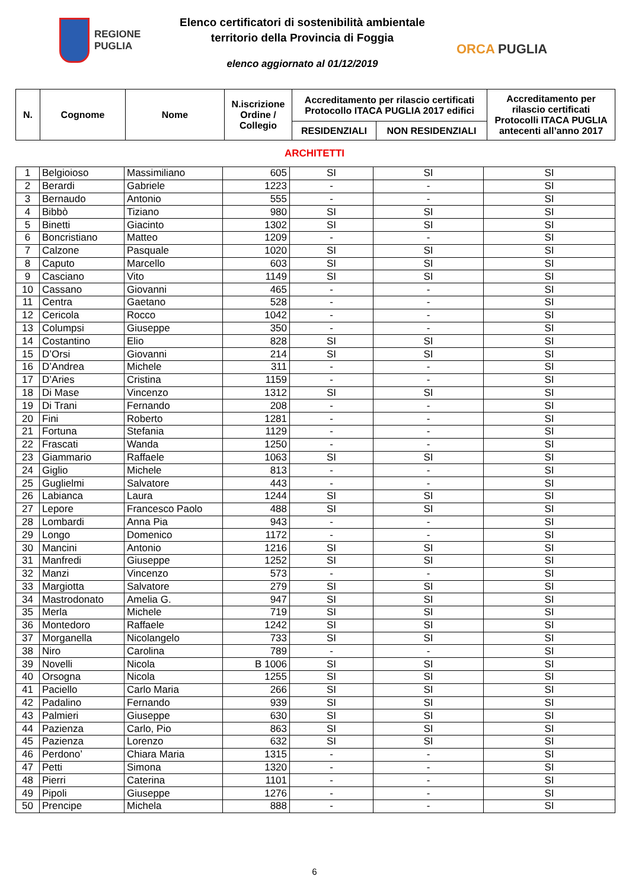REGIONE
PUGLIA
Elenco certificatori di sostenibilità ambientale
territorio della Provincia di Foggia
elenco aggiornato al 01/12/2019
ORCA PUGLIA
| N. | Cognome | Nome | N.iscrizione Ordine / Collegio | Accreditamento per rilascio certificati Protocollo ITACA PUGLIA 2017 edifici | | Accreditamento per rilascio certificati Protocolli ITACA PUGLIA antecenti all’anno 2017 |
| --- | --- | --- | --- | --- | --- | --- |
| | | | | RESIDENZIALI | NON RESIDENZIALI | |
ARCHITETTI
| 1 | Belgioioso | Massimiliano | 605 | SI | SI | SI |
| 2 | Berardi | Gabriele | 1223 | - | - | SI |
| 3 | Bernaudo | Antonio | 555 | - | - | SI |
| 4 | Bibbò | Tiziano | 980 | SI | SI | SI |
| 5 | Binetti | Giacinto | 1302 | SI | SI | SI |
| 6 | Boncristiano | Matteo | 1209 | - | - | SI |
| 7 | Calzone | Pasquale | 1020 | SI | SI | SI |
| 8 | Caputo | Marcello | 603 | SI | SI | SI |
| 9 | Casciano | Vito | 1149 | SI | SI | SI |
| 10 | Cassano | Giovanni | 465 | - | - | SI |
| 11 | Centra | Gaetano | 528 | - | - | SI |
| 12 | Cericola | Rocco | 1042 | - | - | SI |
| 13 | Columpsi | Giuseppe | 350 | - | - | SI |
| 14 | Costantino | Elio | 828 | SI | SI | SI |
| 15 | D’Orsi | Giovanni | 214 | SI | SI | SI |
| 16 | D’Andrea | Michele | 311 | - | - | SI |
| 17 | D’Aries | Cristina | 1159 | - | - | SI |
| 18 | Di Mase | Vincenzo | 1312 | SI | SI | SI |
| 19 | Di Trani | Fernando | 208 | - | - | SI |
| 20 | Fini | Roberto | 1281 | - | - | SI |
| 21 | Fortuna | Stefania | 1129 | - | - | SI |
| 22 | Frascati | Wanda | 1250 | - | - | SI |
| 23 | Giammario | Raffaele | 1063 | SI | SI | SI |
| 24 | Giglio | Michele | 813 | - | - | SI |
| 25 | Guglielmi | Salvatore | 443 | - | - | SI |
| 26 | Labianca | Laura | 1244 | SI | SI | SI |
| 27 | Lepore | Francesco Paolo | 488 | SI | SI | SI |
| 28 | Lombardi | Anna Pia | 943 | - | - | SI |
| 29 | Longo | Domenico | 1172 | - | - | SI |
| 30 | Mancini | Antonio | 1216 | SI | SI | SI |
| 31 | Manfredi | Giuseppe | 1252 | SI | SI | SI |
| 32 | Manzi | Vincenzo | 573 | - | - | SI |
| 33 | Margiotta | Salvatore | 279 | SI | SI | SI |
| 34 | Mastrodonato | Amelia G. | 947 | SI | SI | SI |
| 35 | Merla | Michele | 719 | SI | SI | SI |
| 36 | Montedoro | Raffaele | 1242 | SI | SI | SI |
| 37 | Morganella | Nicolangelo | 733 | SI | SI | SI |
| 38 | Niro | Carolina | 789 | - | - | SI |
| 39 | Novelli | Nicola | B 1006 | SI | SI | SI |
| 40 | Orsogna | Nicola | 1255 | SI | SI | SI |
| 41 | Paciello | Carlo Maria | 266 | SI | SI | SI |
| 42 | Padalino | Fernando | 939 | SI | SI | SI |
| 43 | Palmieri | Giuseppe | 630 | SI | SI | SI |
| 44 | Pazienza | Carlo, Pio | 863 | SI | SI | SI |
| 45 | Pazienza | Lorenzo | 632 | SI | SI | SI |
| 46 | Perdono’ | Chiara Maria | 1315 | - | - | SI |
| 47 | Petti | Simona | 1320 | - | - | SI |
| 48 | Pierri | Caterina | 1101 | - | - | SI |
| 49 | Pipoli | Giuseppe | 1276 | - | - | SI |
| 50 | Prencipe | Michela | 888 | - | - | SI |
6